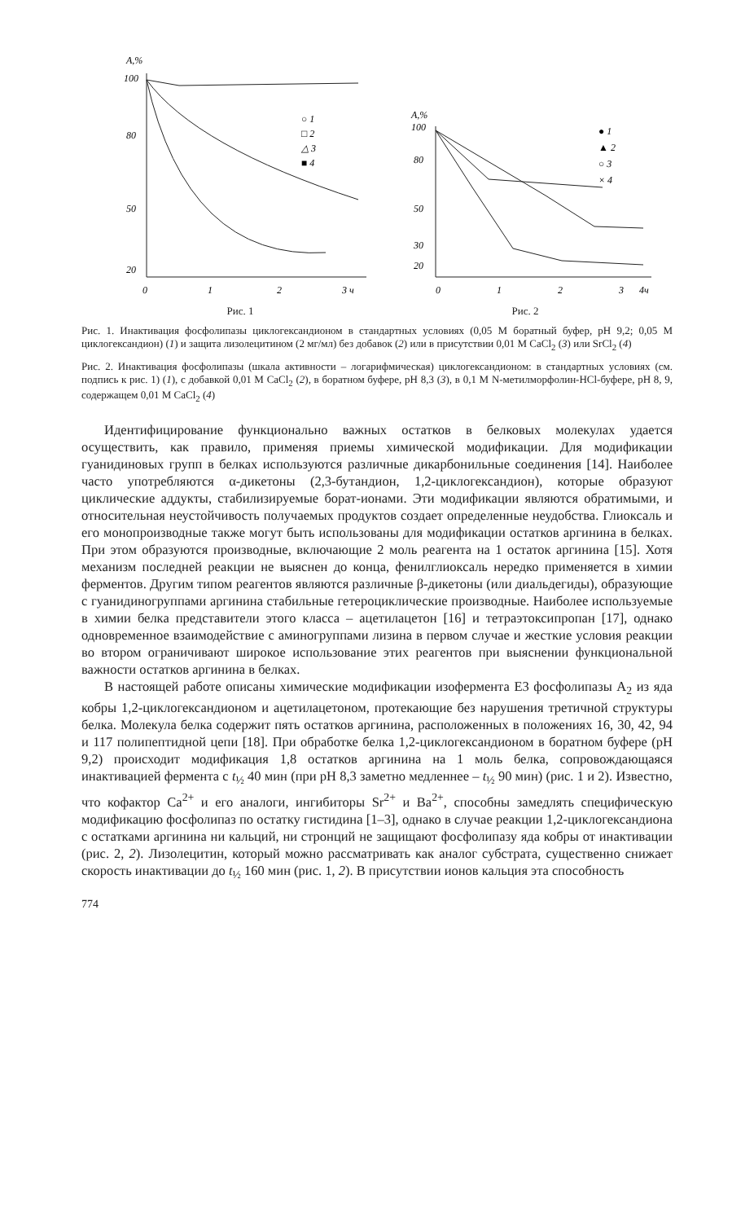A,%
100
80
50
20
0
1
2
3 ч
○ 1
□ 2
△ 3
■ 4
Рис. 1
A,%
100
80
50
30
20
0
1
2
3
4ч
● 1
▲ 2
○ 3
× 4
Рис. 2
Рис. 1. Инактивация фосфолипазы циклогександионом в стандартных условиях (0,05 М боратный буфер, pH 9,2; 0,05 М циклогександион) (1) и защита лизолецитином (2 мг/мл) без добавок (2) или в присутствии 0,01 М CaCl<sub>2</sub> (3) или SrCl<sub>2</sub> (4)
Рис. 2. Инактивация фосфолипазы (шкала активности – логарифмическая) циклогександионом: в стандартных условиях (см. подпись к рис. 1) (1), с добавкой 0,01 М CaCl<sub>2</sub> (2), в боратном буфере, pH 8,3 (3), в 0,1 М N-метилморфолин-HCl-буфере, pH 8, 9, содержащем 0,01 М CaCl<sub>2</sub> (4)
Идентифицирование функционально важных остатков в белковых молекулах удается осуществить, как правило, применяя приемы химической модификации. Для модификации гуанидиновых групп в белках используются различные дикарбонильные соединения [14]. Наиболее часто употребляются α-дикетоны (2,3-бутандион, 1,2-циклогександион), которые образуют циклические аддукты, стабилизируемые борат-ионами. Эти модификации являются обратимыми, и относительная неустойчивость получаемых продуктов создает определенные неудобства. Глиоксаль и его монопроизводные также могут быть использованы для модификации остатков аргинина в белках. При этом образуются производные, включающие 2 моль реагента на 1 остаток аргинина [15]. Хотя механизм последней реакции не выяснен до конца, фенилглиоксаль нередко применяется в химии ферментов. Другим типом реагентов являются различные β-дикетоны (или диальдегиды), образующие с гуанидиногруппами аргинина стабильные гетероциклические производные. Наиболее используемые в химии белка представители этого класса – ацетилацетон [16] и тетраэтоксипропан [17], однако одновременное взаимодействие с аминогруппами лизина в первом случае и жесткие условия реакции во втором ограничивают широкое использование этих реагентов при выяснении функциональной важности остатков аргинина в белках.
В настоящей работе описаны химические модификации изофермента E3 фосфолипазы A<sub>2</sub> из яда кобры 1,2-циклогександионом и ацетилацетоном, протекающие без нарушения третичной структуры белка. Молекула белка содержит пять остатков аргинина, расположенных в положениях 16, 30, 42, 94 и 117 полипептидной цепи [18]. При обработке белка 1,2-циклогександионом в боратном буфере (pH 9,2) происходит модификация 1,8 остатков аргинина на 1 моль белка, сопровождающаяся инактивацией фермента с t<sub>½</sub> 40 мин (при pH 8,3 заметно медленнее – t<sub>½</sub> 90 мин) (рис. 1 и 2). Известно, что кофактор Ca<sup>2+</sup> и его аналоги, ингибиторы Sr<sup>2+</sup> и Ba<sup>2+</sup>, способны замедлять специфическую модификацию фосфолипаз по остатку гистидина [1–3], однако в случае реакции 1,2-циклогександиона с остатками аргинина ни кальций, ни стронций не защищают фосфолипазу яда кобры от инактивации (рис. 2, 2). Лизолецитин, который можно рассматривать как аналог субстрата, существенно снижает скорость инактивации до t<sub>½</sub> 160 мин (рис. 1, 2). В присутствии ионов кальция эта способность
774